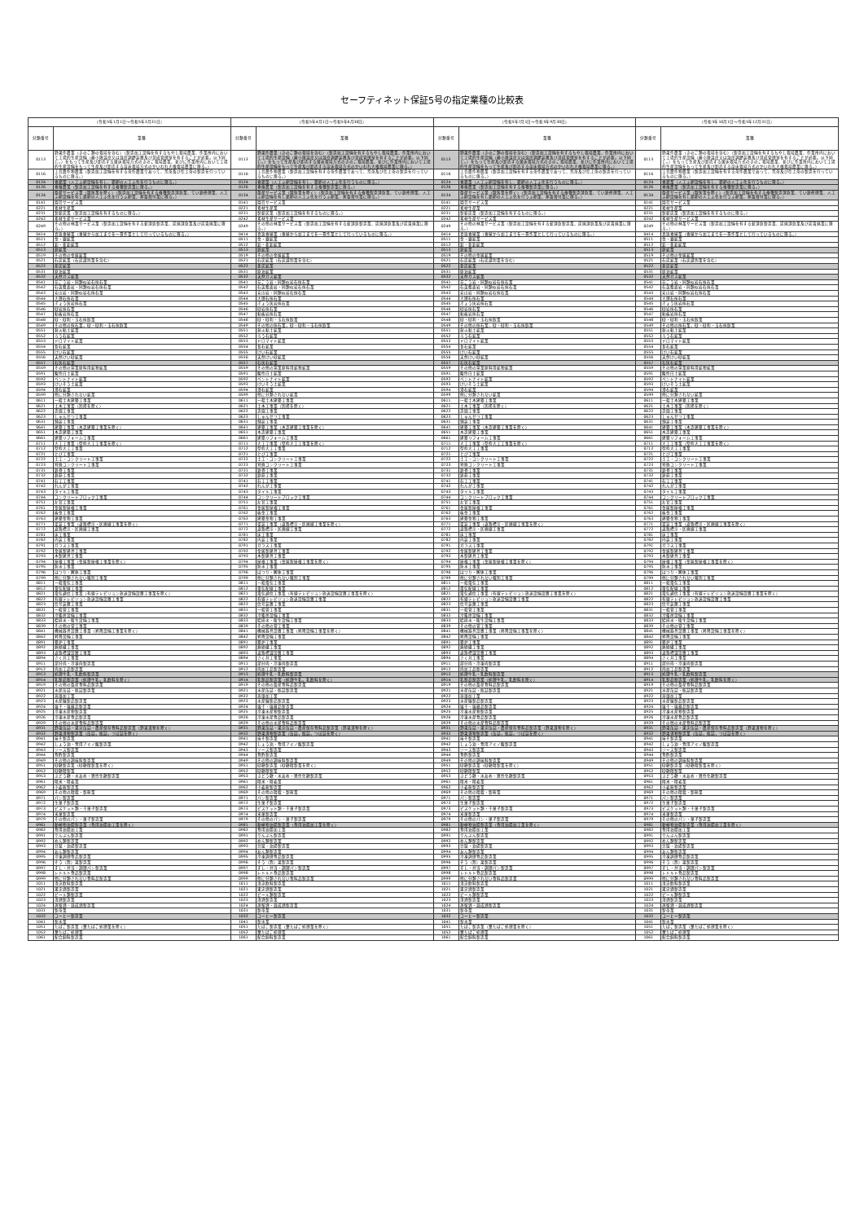セーフティネット保証5号の指定業種の比較表
| （令和5年1月1日～令和5年3月31日） | | （令和5年4月1日～令和5年6月30日） | | （令和5年7月1日～令和5年9月30日） | | （令和5年10月1日～令和5年12月31日） | |
| --- | --- | --- | --- | --- | --- | --- | --- |
| 分類番号 | 業種 | 分類番号 | 業種 | 分類番号 | 業種 | 分類番号 | 業種 |
| 0113 | 野菜作農業（きのこ類の栽培を含む）（製造加工設備を有するもやし栽培農業、作業所内において工場的生産設備（最小限温度又は湿度調節装置及び育成管理室を有することが必要。以下同じ。）をもって生産及び卸売する菌床栽培方式のきのこ栽培農業、並びに作業所内において工場的生産設備をもって生産及び卸売する苗床栽培方式のかいわれ大根栽培農業に限る。） | 0113 | 野菜作農業（きのこ類の栽培を含む）（製造加工設備を有するもやし栽培農業、作業所内において工場的生産設備（最小限温度又は湿度調節装置及び育成管理室を有することが必要。以下同じ。）をもって生産及び卸売する菌床栽培方式のきのこ栽培農業、並びに作業所内において工場的生産設備をもって生産及び卸売する苗床栽培方式のかいわれ大根栽培農業に限る。） | 0113 | 野菜作農業（きのこ類の栽培を含む）（製造加工設備を有するもやし栽培農業、作業所内において工場的生産設備（最小限温度又は湿度調節装置及び育成管理室を有することが必要。以下同じ。）をもって生産及び卸売する菌床栽培方式のきのこ栽培農業、並びに作業所内において工場的生産設備をもって生産及び卸売する苗床栽培方式のかいわれ大根栽培農業に限る。） | 0113 | 野菜作農業（きのこ類の栽培を含む）（製造加工設備を有するもやし栽培農業、作業所内において工場的生産設備（最小限温度又は湿度調節装置及び育成管理室を有することが必要。以下同じ。）をもって生産及び卸売する菌床栽培方式のきのこ栽培農業、並びに作業所内において工場的生産設備をもって生産及び卸売する苗床栽培方式のかいわれ大根栽培農業に限る。） |
| 0116 | 工芸農作物農業（製造加工設備を有する茶作農業であって、荒茶及び仕上茶の製造を行っているものに限る。） | 0116 | 工芸農作物農業（製造加工設備を有する茶作農業であって、荒茶及び仕上茶の製造を行っているものに限る。） | 0116 | 工芸農作物農業（製造加工設備を有する茶作農業であって、荒茶及び仕上茶の製造を行っているものに限る。） | 0116 | 工芸農作物農業（製造加工設備を有する茶作農業であって、荒茶及び仕上茶の製造を行っているものに限る。） |
| 0124 | 養鶏業（人工ふ卵設備を有し、鶏卵の人工ふ化を行うものに限る。） | 0124 | 養鶏業（人工ふ卵設備を有し、鶏卵の人工ふ化を行うものに限る。） | 0124 | 養鶏業（人工ふ卵設備を有し、鶏卵の人工ふ化を行うものに限る。） | 0124 | 養鶏業（人工ふ卵設備を有し、鶏卵の人工ふ化を行うものに限る。） |
| 0126 | 養蚕農業（製造加工設備を有する蚕種製造業に限る。） | 0126 | 養蚕農業（製造加工設備を有する蚕種製造業に限る。） | 0126 | 養蚕農業（製造加工設備を有する蚕種製造業に限る。） | 0126 | 養蚕農業（製造加工設備を有する蚕種製造業に限る。） |
| 0134 | 畜産サービス業（獣医業を除く）（製造加工設備を有する蚕種製造請負業、てい鉄修理業、人工ふ卵設備を有し鶏卵の人工ふ化を行うふ卵業、家畜貸付業に限る。） | 0134 | 畜産サービス業（獣医業を除く）（製造加工設備を有する蚕種製造請負業、てい鉄修理業、人工ふ卵設備を有し鶏卵の人工ふ化を行うふ卵業、家畜貸付業に限る。） | 0134 | 畜産サービス業（獣医業を除く）（製造加工設備を有する蚕種製造請負業、てい鉄修理業、人工ふ卵設備を有し鶏卵の人工ふ化を行うふ卵業、家畜貸付業に限る。） | 0134 | 畜産サービス業（獣医業を除く）（製造加工設備を有する蚕種製造請負業、てい鉄修理業、人工ふ卵設備を有し鶏卵の人工ふ化を行うふ卵業、家畜貸付業に限る。） |
| 0141 | 園芸サービス業 | 0141 | 園芸サービス業 | 0141 | 園芸サービス業 | 0141 | 園芸サービス業 |
| 0221 | 素材生産業 | 0221 | 素材生産業 | 0221 | 素材生産業 | 0221 | 素材生産業 |
| 0231 | 製薪炭業（製造加工設備を有するものに限る。） | 0231 | 製薪炭業（製造加工設備を有するものに限る。） | 0231 | 製薪炭業（製造加工設備を有するものに限る。） | 0231 | 製薪炭業（製造加工設備を有するものに限る。） |
| 0242 | 素材生産サービス業 | 0242 | 素材生産サービス業 | 0242 | 素材生産サービス業 | 0242 | 素材生産サービス業 |
| 0249 | その他の林業サービス業（製造加工設備を有する薪請負製造業、炭焼請負業及び炭賃焼業に限る。） | 0249 | その他の林業サービス業（製造加工設備を有する薪請負製造業、炭焼請負業及び炭賃焼業に限る。） | 0249 | その他の林業サービス業（製造加工設備を有する薪請負製造業、炭焼請負業及び炭賃焼業に限る。） | 0249 | その他の林業サービス業（製造加工設備を有する薪請負製造業、炭焼請負業及び炭賃焼業に限る。） |
| 0414 | 真珠養殖業（養殖から加工までを一貫作業として行っているものに限る。） | 0414 | 真珠養殖業（養殖から加工までを一貫作業として行っているものに限る。） | 0414 | 真珠養殖業（養殖から加工までを一貫作業として行っているものに限る。） | 0414 | 真珠養殖業（養殖から加工までを一貫作業として行っているものに限る。） |
| 0511 | 金・銀鉱業 | 0511 | 金・銀鉱業 | 0511 | 金・銀鉱業 | 0511 | 金・銀鉱業 |
| 0512 | 鉛・亜鉛鉱業 | 0512 | 鉛・亜鉛鉱業 | 0512 | 鉛・亜鉛鉱業 | 0512 | 鉛・亜鉛鉱業 |
| 0513 | 鉄鉱業 | 0513 | 鉄鉱業 | 0513 | 鉄鉱業 | 0513 | 鉄鉱業 |
| 0519 | その他の金属鉱業 | 0519 | その他の金属鉱業 | 0519 | その他の金属鉱業 | 0519 | その他の金属鉱業 |
| 0521 | 石炭鉱業（石炭選別業を含む） | 0521 | 石炭鉱業（石炭選別業を含む） | 0521 | 石炭鉱業（石炭選別業を含む） | 0521 | 石炭鉱業（石炭選別業を含む） |
| 0522 | 亜炭鉱業 | 0522 | 亜炭鉱業 | 0522 | 亜炭鉱業 | 0522 | 亜炭鉱業 |
| 0531 | 原油鉱業 | 0531 | 原油鉱業 | 0531 | 原油鉱業 | 0531 | 原油鉱業 |
| 0532 | 天然ガス鉱業 | 0532 | 天然ガス鉱業 | 0532 | 天然ガス鉱業 | 0532 | 天然ガス鉱業 |
| 0541 | 花こう岩・同類似岩石採石業 | 0541 | 花こう岩・同類似岩石採石業 | 0541 | 花こう岩・同類似岩石採石業 | 0541 | 花こう岩・同類似岩石採石業 |
| 0542 | 石英粗面岩・同類似岩石採石業 | 0542 | 石英粗面岩・同類似岩石採石業 | 0542 | 石英粗面岩・同類似岩石採石業 | 0542 | 石英粗面岩・同類似岩石採石業 |
| 0543 | 安山岩・同類似岩石採石業 | 0543 | 安山岩・同類似岩石採石業 | 0543 | 安山岩・同類似岩石採石業 | 0543 | 安山岩・同類似岩石採石業 |
| 0544 | 大理石採石業 | 0544 | 大理石採石業 | 0544 | 大理石採石業 | 0544 | 大理石採石業 |
| 0545 | ぎょう灰岩採石業 | 0545 | ぎょう灰岩採石業 | 0545 | ぎょう灰岩採石業 | 0545 | ぎょう灰岩採石業 |
| 0546 | 砂岩採石業 | 0546 | 砂岩採石業 | 0546 | 砂岩採石業 | 0546 | 砂岩採石業 |
| 0547 | 粘板岩採石業 | 0547 | 粘板岩採石業 | 0547 | 粘板岩採石業 | 0547 | 粘板岩採石業 |
| 0548 | 砂・砂利・玉石採取業 | 0548 | 砂・砂利・玉石採取業 | 0548 | 砂・砂利・玉石採取業 | 0548 | 砂・砂利・玉石採取業 |
| 0549 | その他の採石業，砂・砂利・玉石採取業 | 0549 | その他の採石業，砂・砂利・玉石採取業 | 0549 | その他の採石業，砂・砂利・玉石採取業 | 0549 | その他の採石業，砂・砂利・玉石採取業 |
| 0551 | 耐火粘土鉱業 | 0551 | 耐火粘土鉱業 | 0551 | 耐火粘土鉱業 | 0551 | 耐火粘土鉱業 |
| 0552 | ろう石鉱業 | 0552 | ろう石鉱業 | 0552 | ろう石鉱業 | 0552 | ろう石鉱業 |
| 0553 | ドロマイト鉱業 | 0553 | ドロマイト鉱業 | 0553 | ドロマイト鉱業 | 0553 | ドロマイト鉱業 |
| 0554 | 長石鉱業 | 0554 | 長石鉱業 | 0554 | 長石鉱業 | 0554 | 長石鉱業 |
| 0555 | けい石鉱業 | 0555 | けい石鉱業 | 0555 | けい石鉱業 | 0555 | けい石鉱業 |
| 0556 | 天然けい砂鉱業 | 0556 | 天然けい砂鉱業 | 0556 | 天然けい砂鉱業 | 0556 | 天然けい砂鉱業 |
| 0557 | 石灰石鉱業 | 0557 | 石灰石鉱業 | 0557 | 石灰石鉱業 | 0557 | 石灰石鉱業 |
| 0559 | その他の窯業原料用鉱物鉱業 | 0559 | その他の窯業原料用鉱物鉱業 | 0559 | その他の窯業原料用鉱物鉱業 | 0559 | その他の窯業原料用鉱物鉱業 |
| 0591 | 酸性白土鉱業 | 0591 | 酸性白土鉱業 | 0591 | 酸性白土鉱業 | 0591 | 酸性白土鉱業 |
| 0592 | ベントナイト鉱業 | 0592 | ベントナイト鉱業 | 0592 | ベントナイト鉱業 | 0592 | ベントナイト鉱業 |
| 0593 | けいそう土鉱業 | 0593 | けいそう土鉱業 | 0593 | けいそう土鉱業 | 0593 | けいそう土鉱業 |
| 0594 | 滑石鉱業 | 0594 | 滑石鉱業 | 0594 | 滑石鉱業 | 0594 | 滑石鉱業 |
| 0599 | 他に分類されない鉱業 | 0599 | 他に分類されない鉱業 | 0599 | 他に分類されない鉱業 | 0599 | 他に分類されない鉱業 |
| 0611 | 一般土木建築工事業 | 0611 | 一般土木建築工事業 | 0611 | 一般土木建築工事業 | 0611 | 一般土木建築工事業 |
| 0621 | 土木工事業（別掲を除く） | 0621 | 土木工事業（別掲を除く） | 0621 | 土木工事業（別掲を除く） | 0621 | 土木工事業（別掲を除く） |
| 0622 | 造園工事業 | 0622 | 造園工事業 | 0622 | 造園工事業 | 0622 | 造園工事業 |
| 0623 | しゅんせつ工事業 | 0623 | しゅんせつ工事業 | 0623 | しゅんせつ工事業 | 0623 | しゅんせつ工事業 |
| 0631 | 舗装工事業 | 0631 | 舗装工事業 | 0631 | 舗装工事業 | 0631 | 舗装工事業 |
| 0641 | 建築工事業（木造建築工事業を除く） | 0641 | 建築工事業（木造建築工事業を除く） | 0641 | 建築工事業（木造建築工事業を除く） | 0641 | 建築工事業（木造建築工事業を除く） |
| 0651 | 木造建築工事業 | 0651 | 木造建築工事業 | 0651 | 木造建築工事業 | 0651 | 木造建築工事業 |
| 0661 | 建築リフォーム工事業 | 0661 | 建築リフォーム工事業 | 0661 | 建築リフォーム工事業 | 0661 | 建築リフォーム工事業 |
| 0711 | 大工工事業（型枠大工工事業を除く） | 0711 | 大工工事業（型枠大工工事業を除く） | 0711 | 大工工事業（型枠大工工事業を除く） | 0711 | 大工工事業（型枠大工工事業を除く） |
| 0712 | 型枠大工工事業 | 0712 | 型枠大工工事業 | 0712 | 型枠大工工事業 | 0712 | 型枠大工工事業 |
| 0721 | とび工事業 | 0721 | とび工事業 | 0721 | とび工事業 | 0721 | とび工事業 |
| 0722 | 土工・コンクリート工事業 | 0722 | 土工・コンクリート工事業 | 0722 | 土工・コンクリート工事業 | 0722 | 土工・コンクリート工事業 |
| 0723 | 特殊コンクリート工事業 | 0723 | 特殊コンクリート工事業 | 0723 | 特殊コンクリート工事業 | 0723 | 特殊コンクリート工事業 |
| 0731 | 鉄骨工事業 | 0731 | 鉄骨工事業 | 0731 | 鉄骨工事業 | 0731 | 鉄骨工事業 |
| 0732 | 鉄筋工事業 | 0732 | 鉄筋工事業 | 0732 | 鉄筋工事業 | 0732 | 鉄筋工事業 |
| 0741 | 石工工事業 | 0741 | 石工工事業 | 0741 | 石工工事業 | 0741 | 石工工事業 |
| 0742 | れんが工事業 | 0742 | れんが工事業 | 0742 | れんが工事業 | 0742 | れんが工事業 |
| 0743 | タイル工事業 | 0743 | タイル工事業 | 0743 | タイル工事業 | 0743 | タイル工事業 |
| 0744 | コンクリートブロック工事業 | 0744 | コンクリートブロック工事業 | 0744 | コンクリートブロック工事業 | 0744 | コンクリートブロック工事業 |
| 0751 | 左官工事業 | 0751 | 左官工事業 | 0751 | 左官工事業 | 0751 | 左官工事業 |
| 0761 | 金属製屋根工事業 | 0761 | 金属製屋根工事業 | 0761 | 金属製屋根工事業 | 0761 | 金属製屋根工事業 |
| 0762 | 板金工事業 | 0762 | 板金工事業 | 0762 | 板金工事業 | 0762 | 板金工事業 |
| 0763 | 建築金物工事業 | 0763 | 建築金物工事業 | 0763 | 建築金物工事業 | 0763 | 建築金物工事業 |
| 0771 | 塗装工事業（道路標示・区画線工事業を除く） | 0771 | 塗装工事業（道路標示・区画線工事業を除く） | 0771 | 塗装工事業（道路標示・区画線工事業を除く） | 0771 | 塗装工事業（道路標示・区画線工事業を除く） |
| 0772 | 道路標示・区画線工事業 | 0772 | 道路標示・区画線工事業 | 0772 | 道路標示・区画線工事業 | 0772 | 道路標示・区画線工事業 |
| 0781 | 床工事業 | 0781 | 床工事業 | 0781 | 床工事業 | 0781 | 床工事業 |
| 0782 | 内装工事業 | 0782 | 内装工事業 | 0782 | 内装工事業 | 0782 | 内装工事業 |
| 0791 | ガラス工事業 | 0791 | ガラス工事業 | 0791 | ガラス工事業 | 0791 | ガラス工事業 |
| 0792 | 金属製建具工事業 | 0792 | 金属製建具工事業 | 0792 | 金属製建具工事業 | 0792 | 金属製建具工事業 |
| 0793 | 木製建具工事業 | 0793 | 木製建具工事業 | 0793 | 木製建具工事業 | 0793 | 木製建具工事業 |
| 0794 | 屋根工事業（金属製屋根工事業を除く） | 0794 | 屋根工事業（金属製屋根工事業を除く） | 0794 | 屋根工事業（金属製屋根工事業を除く） | 0794 | 屋根工事業（金属製屋根工事業を除く） |
| 0795 | 防水工事業 | 0795 | 防水工事業 | 0795 | 防水工事業 | 0795 | 防水工事業 |
| 0796 | はつり・解体工事業 | 0796 | はつり・解体工事業 | 0796 | はつり・解体工事業 | 0796 | はつり・解体工事業 |
| 0799 | 他に分類されない職別工事業 | 0799 | 他に分類されない職別工事業 | 0799 | 他に分類されない職別工事業 | 0799 | 他に分類されない職別工事業 |
| 0811 | 一般電気工事業 | 0811 | 一般電気工事業 | 0811 | 一般電気工事業 | 0811 | 一般電気工事業 |
| 0812 | 電気配線工事業 | 0812 | 電気配線工事業 | 0812 | 電気配線工事業 | 0812 | 電気配線工事業 |
| 0821 | 電気通信工事業（有線テレビジョン放送設備設置工事業を除く） | 0821 | 電気通信工事業（有線テレビジョン放送設備設置工事業を除く） | 0821 | 電気通信工事業（有線テレビジョン放送設備設置工事業を除く） | 0821 | 電気通信工事業（有線テレビジョン放送設備設置工事業を除く） |
| 0822 | 有線テレビジョン放送設備設置工事業 | 0822 | 有線テレビジョン放送設備設置工事業 | 0822 | 有線テレビジョン放送設備設置工事業 | 0822 | 有線テレビジョン放送設備設置工事業 |
| 0823 | 信号装置工事業 | 0823 | 信号装置工事業 | 0823 | 信号装置工事業 | 0823 | 信号装置工事業 |
| 0831 | 一般管工事業 | 0831 | 一般管工事業 | 0831 | 一般管工事業 | 0831 | 一般管工事業 |
| 0832 | 冷暖房設備工事業 | 0832 | 冷暖房設備工事業 | 0832 | 冷暖房設備工事業 | 0832 | 冷暖房設備工事業 |
| 0833 | 給排水・衛生設備工事業 | 0833 | 給排水・衛生設備工事業 | 0833 | 給排水・衛生設備工事業 | 0833 | 給排水・衛生設備工事業 |
| 0839 | その他の管工事業 | 0839 | その他の管工事業 | 0839 | その他の管工事業 | 0839 | その他の管工事業 |
| 0841 | 機械器具設置工事業（昇降設備工事業を除く） | 0841 | 機械器具設置工事業（昇降設備工事業を除く） | 0841 | 機械器具設置工事業（昇降設備工事業を除く） | 0841 | 機械器具設置工事業（昇降設備工事業を除く） |
| 0842 | 昇降設備工事業 | 0842 | 昇降設備工事業 | 0842 | 昇降設備工事業 | 0842 | 昇降設備工事業 |
| 0891 | 築炉工事業 | 0891 | 築炉工事業 | 0891 | 築炉工事業 | 0891 | 築炉工事業 |
| 0892 | 熱絶縁工事業 | 0892 | 熱絶縁工事業 | 0892 | 熱絶縁工事業 | 0892 | 熱絶縁工事業 |
| 0893 | 道路標識設置工事業 | 0893 | 道路標識設置工事業 | 0893 | 道路標識設置工事業 | 0893 | 道路標識設置工事業 |
| 0894 | さく井工事業 | 0894 | さく井工事業 | 0894 | さく井工事業 | 0894 | さく井工事業 |
| 0911 | 部分肉・冷凍肉製造業 | 0911 | 部分肉・冷凍肉製造業 | 0911 | 部分肉・冷凍肉製造業 | 0911 | 部分肉・冷凍肉製造業 |
| 0912 | 肉加工品製造業 | 0912 | 肉加工品製造業 | 0912 | 肉加工品製造業 | 0912 | 肉加工品製造業 |
| 0913 | 処理牛乳・乳飲料製造業 | 0913 | 処理牛乳・乳飲料製造業 | 0913 | 処理牛乳・乳飲料製造業 | 0913 | 処理牛乳・乳飲料製造業 |
| 0914 | 乳製品製造業（処理牛乳，乳飲料を除く） | 0914 | 乳製品製造業（処理牛乳，乳飲料を除く） | 0914 | 乳製品製造業（処理牛乳，乳飲料を除く） | 0914 | 乳製品製造業（処理牛乳，乳飲料を除く） |
| 0919 | その他の畜産食料品製造業 | 0919 | その他の畜産食料品製造業 | 0919 | その他の畜産食料品製造業 | 0919 | その他の畜産食料品製造業 |
| 0921 | 水産缶詰・瓶詰製造業 | 0921 | 水産缶詰・瓶詰製造業 | 0921 | 水産缶詰・瓶詰製造業 | 0921 | 水産缶詰・瓶詰製造業 |
| 0922 | 海藻加工業 | 0922 | 海藻加工業 | 0922 | 海藻加工業 | 0922 | 海藻加工業 |
| 0923 | 水産練製品製造業 | 0923 | 水産練製品製造業 | 0923 | 水産練製品製造業 | 0923 | 水産練製品製造業 |
| 0924 | 塩干・塩蔵品製造業 | 0924 | 塩干・塩蔵品製造業 | 0924 | 塩干・塩蔵品製造業 | 0924 | 塩干・塩蔵品製造業 |
| 0925 | 冷凍水産物製造業 | 0925 | 冷凍水産物製造業 | 0925 | 冷凍水産物製造業 | 0925 | 冷凍水産物製造業 |
| 0926 | 冷凍水産食品製造業 | 0926 | 冷凍水産食品製造業 | 0926 | 冷凍水産食品製造業 | 0926 | 冷凍水産食品製造業 |
| 0929 | その他の水産食料品製造業 | 0929 | その他の水産食料品製造業 | 0929 | その他の水産食料品製造業 | 0929 | その他の水産食料品製造業 |
| 0931 | 野菜缶詰・果実缶詰・農産保存食料品製造業（野菜漬物を除く） | 0931 | 野菜缶詰・果実缶詰・農産保存食料品製造業（野菜漬物を除く） | 0931 | 野菜缶詰・果実缶詰・農産保存食料品製造業（野菜漬物を除く） | 0931 | 野菜缶詰・果実缶詰・農産保存食料品製造業（野菜漬物を除く） |
| 0932 | 野菜漬物製造業（缶詰，瓶詰，つぼ詰を除く） | 0932 | 野菜漬物製造業（缶詰，瓶詰，つぼ詰を除く） | 0932 | 野菜漬物製造業（缶詰，瓶詰，つぼ詰を除く） | 0932 | 野菜漬物製造業（缶詰，瓶詰，つぼ詰を除く） |
| 0941 | 味そ製造業 | 0941 | 味そ製造業 | 0941 | 味そ製造業 | 0941 | 味そ製造業 |
| 0942 | しょう油・食用アミノ酸製造業 | 0942 | しょう油・食用アミノ酸製造業 | 0942 | しょう油・食用アミノ酸製造業 | 0942 | しょう油・食用アミノ酸製造業 |
| 0943 | ソース製造業 | 0943 | ソース製造業 | 0943 | ソース製造業 | 0943 | ソース製造業 |
| 0944 | 食酢製造業 | 0944 | 食酢製造業 | 0944 | 食酢製造業 | 0944 | 食酢製造業 |
| 0949 | その他の調味料製造業 | 0949 | その他の調味料製造業 | 0949 | その他の調味料製造業 | 0949 | その他の調味料製造業 |
| 0951 | 砂糖製造業（砂糖精製業を除く） | 0951 | 砂糖製造業（砂糖精製業を除く） | 0951 | 砂糖製造業（砂糖精製業を除く） | 0951 | 砂糖製造業（砂糖精製業を除く） |
| 0952 | 砂糖精製業 | 0952 | 砂糖精製業 | 0952 | 砂糖精製業 | 0952 | 砂糖精製業 |
| 0953 | ぶどう糖・水あめ・異性化糖製造業 | 0953 | ぶどう糖・水あめ・異性化糖製造業 | 0953 | ぶどう糖・水あめ・異性化糖製造業 | 0953 | ぶどう糖・水あめ・異性化糖製造業 |
| 0961 | 精米・精麦業 | 0961 | 精米・精麦業 | 0961 | 精米・精麦業 | 0961 | 精米・精麦業 |
| 0962 | 小麦粉製造業 | 0962 | 小麦粉製造業 | 0962 | 小麦粉製造業 | 0962 | 小麦粉製造業 |
| 0969 | その他の精穀・製粉業 | 0969 | その他の精穀・製粉業 | 0969 | その他の精穀・製粉業 | 0969 | その他の精穀・製粉業 |
| 0971 | パン製造業 | 0971 | パン製造業 | 0971 | パン製造業 | 0971 | パン製造業 |
| 0972 | 生菓子製造業 | 0972 | 生菓子製造業 | 0972 | 生菓子製造業 | 0972 | 生菓子製造業 |
| 0973 | ビスケット類・干菓子製造業 | 0973 | ビスケット類・干菓子製造業 | 0973 | ビスケット類・干菓子製造業 | 0973 | ビスケット類・干菓子製造業 |
| 0974 | 米菓製造業 | 0974 | 米菓製造業 | 0974 | 米菓製造業 | 0974 | 米菓製造業 |
| 0979 | その他のパン・菓子製造業 | 0979 | その他のパン・菓子製造業 | 0979 | その他のパン・菓子製造業 | 0979 | その他のパン・菓子製造業 |
| 0981 | 動植物油脂製造業（食用油脂加工業を除く） | 0981 | 動植物油脂製造業（食用油脂加工業を除く） | 0981 | 動植物油脂製造業（食用油脂加工業を除く） | 0981 | 動植物油脂製造業（食用油脂加工業を除く） |
| 0982 | 食用油脂加工業 | 0982 | 食用油脂加工業 | 0982 | 食用油脂加工業 | 0982 | 食用油脂加工業 |
| 0991 | でんぷん製造業 | 0991 | でんぷん製造業 | 0991 | でんぷん製造業 | 0991 | でんぷん製造業 |
| 0992 | めん類製造業 | 0992 | めん類製造業 | 0992 | めん類製造業 | 0992 | めん類製造業 |
| 0993 | 豆腐・油揚製造業 | 0993 | 豆腐・油揚製造業 | 0993 | 豆腐・油揚製造業 | 0993 | 豆腐・油揚製造業 |
| 0994 | あん類製造業 | 0994 | あん類製造業 | 0994 | あん類製造業 | 0994 | あん類製造業 |
| 0995 | 冷凍調理食品製造業 | 0995 | 冷凍調理食品製造業 | 0995 | 冷凍調理食品製造業 | 0995 | 冷凍調理食品製造業 |
| 0996 | そう（惣）菜製造業 | 0996 | そう（惣）菜製造業 | 0996 | そう（惣）菜製造業 | 0996 | そう（惣）菜製造業 |
| 0997 | すし・弁当・調理パン製造業 | 0997 | すし・弁当・調理パン製造業 | 0997 | すし・弁当・調理パン製造業 | 0997 | すし・弁当・調理パン製造業 |
| 0998 | レトルト食品製造業 | 0998 | レトルト食品製造業 | 0998 | レトルト食品製造業 | 0998 | レトルト食品製造業 |
| 0999 | 他に分類されない食料品製造業 | 0999 | 他に分類されない食料品製造業 | 0999 | 他に分類されない食料品製造業 | 0999 | 他に分類されない食料品製造業 |
| 1011 | 清涼飲料製造業 | 1011 | 清涼飲料製造業 | 1011 | 清涼飲料製造業 | 1011 | 清涼飲料製造業 |
| 1021 | 果実酒製造業 | 1021 | 果実酒製造業 | 1021 | 果実酒製造業 | 1021 | 果実酒製造業 |
| 1022 | ビール類製造業 | 1022 | ビール類製造業 | 1022 | ビール類製造業 | 1022 | ビール類製造業 |
| 1023 | 清酒製造業 | 1023 | 清酒製造業 | 1023 | 清酒製造業 | 1023 | 清酒製造業 |
| 1024 | 蒸留酒・混成酒製造業 | 1024 | 蒸留酒・混成酒製造業 | 1024 | 蒸留酒・混成酒製造業 | 1024 | 蒸留酒・混成酒製造業 |
| 1031 | 製茶業 | 1031 | 製茶業 | 1031 | 製茶業 | 1031 | 製茶業 |
| 1032 | コーヒー製造業 | 1032 | コーヒー製造業 | 1032 | コーヒー製造業 | 1032 | コーヒー製造業 |
| 1041 | 製氷業 | 1041 | 製氷業 | 1041 | 製氷業 | 1041 | 製氷業 |
| 1051 | たばこ製造業（葉たばこ処理業を除く） | 1051 | たばこ製造業（葉たばこ処理業を除く） | 1051 | たばこ製造業（葉たばこ処理業を除く） | 1051 | たばこ製造業（葉たばこ処理業を除く） |
| 1052 | 葉たばこ処理業 | 1052 | 葉たばこ処理業 | 1052 | 葉たばこ処理業 | 1052 | 葉たばこ処理業 |
| 1061 | 配合飼料製造業 | 1061 | 配合飼料製造業 | 1061 | 配合飼料製造業 | 1061 | 配合飼料製造業 |